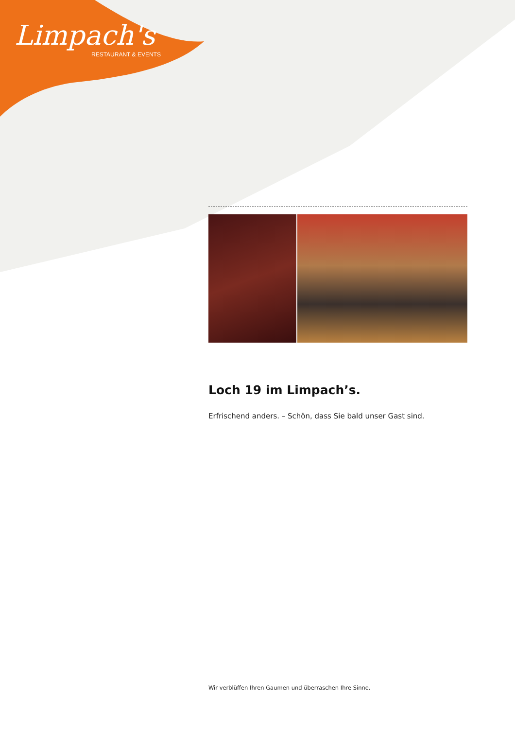Limpach's
RESTAURANT & EVENTS
Loch 19 im Limpach’s.
Erfrischend anders. – Schön, dass Sie bald unser Gast sind.
Wir verblüffen Ihren Gaumen und überraschen Ihre Sinne.